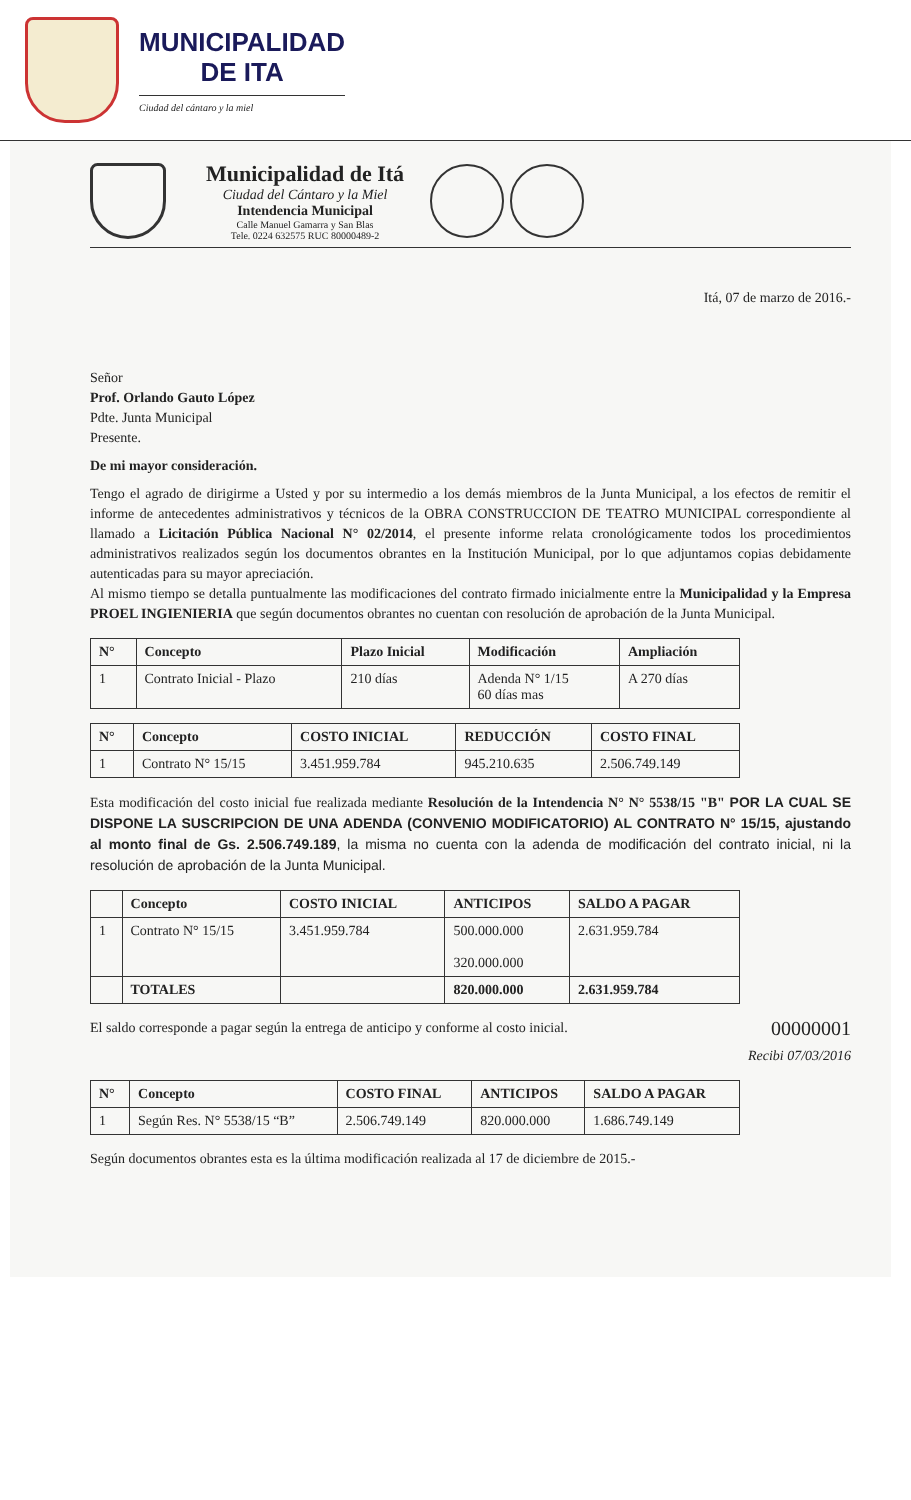MUNICIPALIDAD
DE ITA
Ciudad del cántaro y la miel
Municipalidad de Itá
Ciudad del Cántaro y la Miel
Intendencia Municipal
Calle Manuel Gamarra y San Blas
Tele. 0224 632575 RUC 80000489-2
Itá, 07 de marzo de 2016.-
Señor
Prof. Orlando Gauto López
Pdte. Junta Municipal
Presente.
De mi mayor consideración.
Tengo el agrado de dirigirme a Usted y por su intermedio a los demás miembros de la Junta Municipal, a los efectos de remitir el informe de antecedentes administrativos y técnicos de la OBRA CONSTRUCCION DE TEATRO MUNICIPAL correspondiente al llamado a Licitación Pública Nacional N° 02/2014, el presente informe relata cronológicamente todos los procedimientos administrativos realizados según los documentos obrantes en la Institución Municipal, por lo que adjuntamos copias debidamente autenticadas para su mayor apreciación.
Al mismo tiempo se detalla puntualmente las modificaciones del contrato firmado inicialmente entre la Municipalidad y la Empresa PROEL INGIENIERIA que según documentos obrantes no cuentan con resolución de aprobación de la Junta Municipal.
| N° | Concepto | Plazo Inicial | Modificación | Ampliación |
| --- | --- | --- | --- | --- |
| 1 | Contrato Inicial - Plazo | 210 días | Adenda N° 1/15 60 días mas | A 270 días |
| N° | Concepto | COSTO INICIAL | REDUCCIÓN | COSTO FINAL |
| --- | --- | --- | --- | --- |
| 1 | Contrato N° 15/15 | 3.451.959.784 | 945.210.635 | 2.506.749.149 |
Esta modificación del costo inicial fue realizada mediante Resolución de la Intendencia N° N° 5538/15 "B" POR LA CUAL SE DISPONE LA SUSCRIPCION DE UNA ADENDA (CONVENIO MODIFICATORIO) AL CONTRATO N° 15/15, ajustando al monto final de Gs. 2.506.749.189, la misma no cuenta con la adenda de modificación del contrato inicial, ni la resolución de aprobación de la Junta Municipal.
| | Concepto | COSTO INICIAL | ANTICIPOS | SALDO A PAGAR |
| --- | --- | --- | --- | --- |
| 1 | Contrato N° 15/15 | 3.451.959.784 | 500.000.000 320.000.000 | 2.631.959.784 |
| | TOTALES | | 820.000.000 | 2.631.959.784 |
El saldo corresponde a pagar según la entrega de anticipo y conforme al costo inicial. 00000001
Recibi 07/03/2016
| N° | Concepto | COSTO FINAL | ANTICIPOS | SALDO A PAGAR |
| --- | --- | --- | --- | --- |
| 1 | Según Res. N° 5538/15 “B” | 2.506.749.149 | 820.000.000 | 1.686.749.149 |
Según documentos obrantes esta es la última modificación realizada al 17 de diciembre de 2015.-